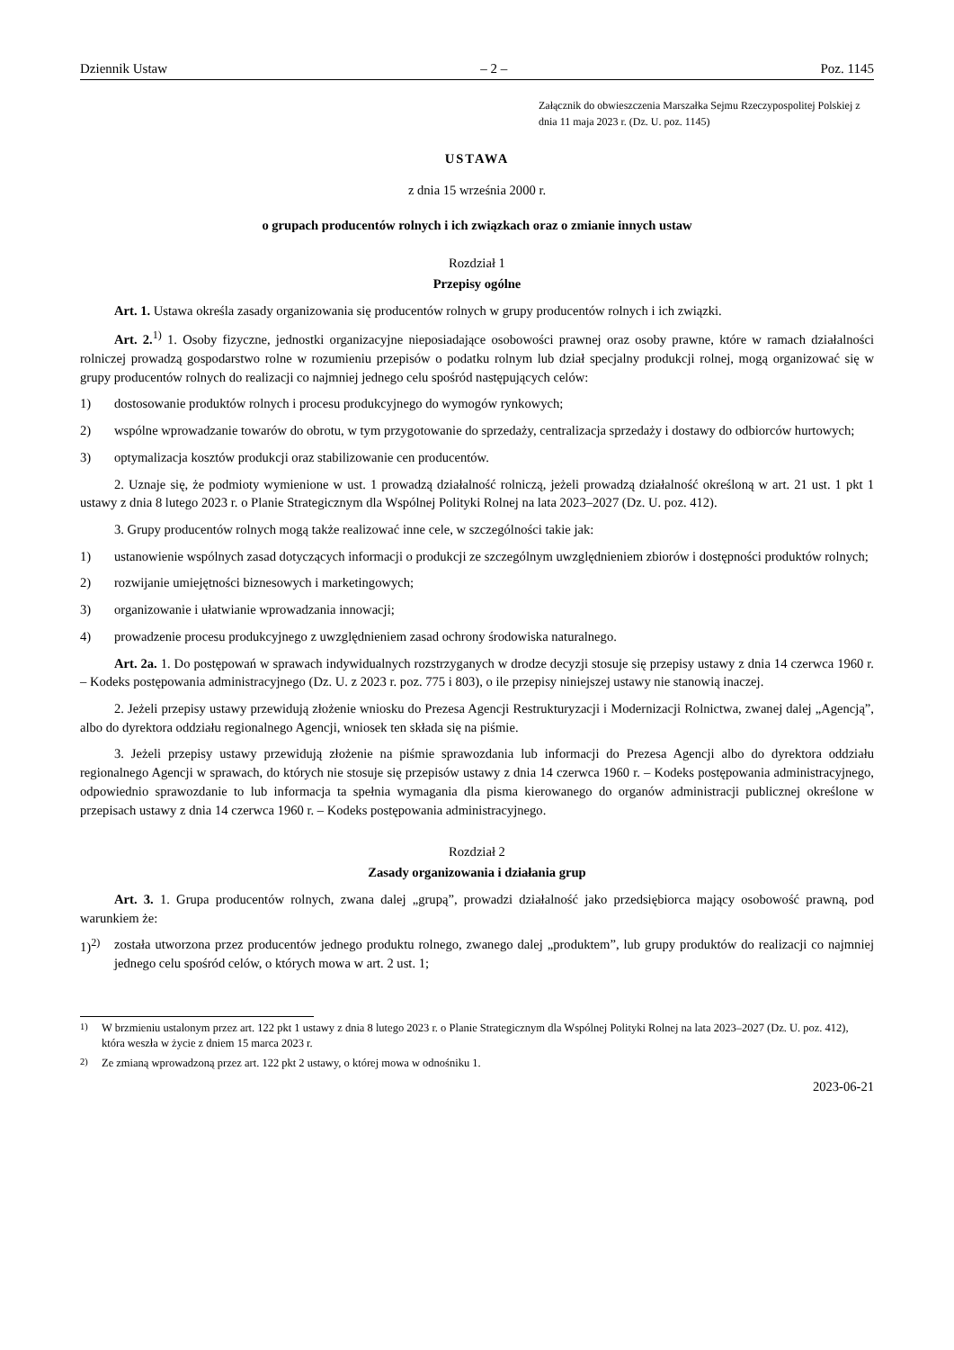Dziennik Ustaw – 2 – Poz. 1145
Załącznik do obwieszczenia Marszałka Sejmu Rzeczypospolitej Polskiej z dnia 11 maja 2023 r. (Dz. U. poz. 1145)
USTAWA
z dnia 15 września 2000 r.
o grupach producentów rolnych i ich związkach oraz o zmianie innych ustaw
Rozdział 1
Przepisy ogólne
Art. 1. Ustawa określa zasady organizowania się producentów rolnych w grupy producentów rolnych i ich związki.
Art. 2.<sup>1)</sup> 1. Osoby fizyczne, jednostki organizacyjne nieposiadające osobowości prawnej oraz osoby prawne, które w ramach działalności rolniczej prowadzą gospodarstwo rolne w rozumieniu przepisów o podatku rolnym lub dział specjalny produkcji rolnej, mogą organizować się w grupy producentów rolnych do realizacji co najmniej jednego celu spośród następujących celów:
1) dostosowanie produktów rolnych i procesu produkcyjnego do wymogów rynkowych;
2) wspólne wprowadzanie towarów do obrotu, w tym przygotowanie do sprzedaży, centralizacja sprzedaży i dostawy do odbiorców hurtowych;
3) optymalizacja kosztów produkcji oraz stabilizowanie cen producentów.
2. Uznaje się, że podmioty wymienione w ust. 1 prowadzą działalność rolniczą, jeżeli prowadzą działalność określoną w art. 21 ust. 1 pkt 1 ustawy z dnia 8 lutego 2023 r. o Planie Strategicznym dla Wspólnej Polityki Rolnej na lata 2023–2027 (Dz. U. poz. 412).
3. Grupy producentów rolnych mogą także realizować inne cele, w szczególności takie jak:
1) ustanowienie wspólnych zasad dotyczących informacji o produkcji ze szczególnym uwzględnieniem zbiorów i dostępności produktów rolnych;
2) rozwijanie umiejętności biznesowych i marketingowych;
3) organizowanie i ułatwianie wprowadzania innowacji;
4) prowadzenie procesu produkcyjnego z uwzględnieniem zasad ochrony środowiska naturalnego.
Art. 2a. 1. Do postępowań w sprawach indywidualnych rozstrzyganych w drodze decyzji stosuje się przepisy ustawy z dnia 14 czerwca 1960 r. – Kodeks postępowania administracyjnego (Dz. U. z 2023 r. poz. 775 i 803), o ile przepisy niniejszej ustawy nie stanowią inaczej.
2. Jeżeli przepisy ustawy przewidują złożenie wniosku do Prezesa Agencji Restrukturyzacji i Modernizacji Rolnictwa, zwanej dalej „Agencją”, albo do dyrektora oddziału regionalnego Agencji, wniosek ten składa się na piśmie.
3. Jeżeli przepisy ustawy przewidują złożenie na piśmie sprawozdania lub informacji do Prezesa Agencji albo do dyrektora oddziału regionalnego Agencji w sprawach, do których nie stosuje się przepisów ustawy z dnia 14 czerwca 1960 r. – Kodeks postępowania administracyjnego, odpowiednio sprawozdanie to lub informacja ta spełnia wymagania dla pisma kierowanego do organów administracji publicznej określone w przepisach ustawy z dnia 14 czerwca 1960 r. – Kodeks postępowania administracyjnego.
Rozdział 2
Zasady organizowania i działania grup
Art. 3. 1. Grupa producentów rolnych, zwana dalej „grupą”, prowadzi działalność jako przedsiębiorca mający osobowość prawną, pod warunkiem że:
1)<sup>2)</sup> została utworzona przez producentów jednego produktu rolnego, zwanego dalej „produktem”, lub grupy produktów do realizacji co najmniej jednego celu spośród celów, o których mowa w art. 2 ust. 1;
<sup>1)</sup> W brzmieniu ustalonym przez art. 122 pkt 1 ustawy z dnia 8 lutego 2023 r. o Planie Strategicznym dla Wspólnej Polityki Rolnej na lata 2023–2027 (Dz. U. poz. 412), która weszła w życie z dniem 15 marca 2023 r.
<sup>2)</sup> Ze zmianą wprowadzoną przez art. 122 pkt 2 ustawy, o której mowa w odnośniku 1.
2023-06-21